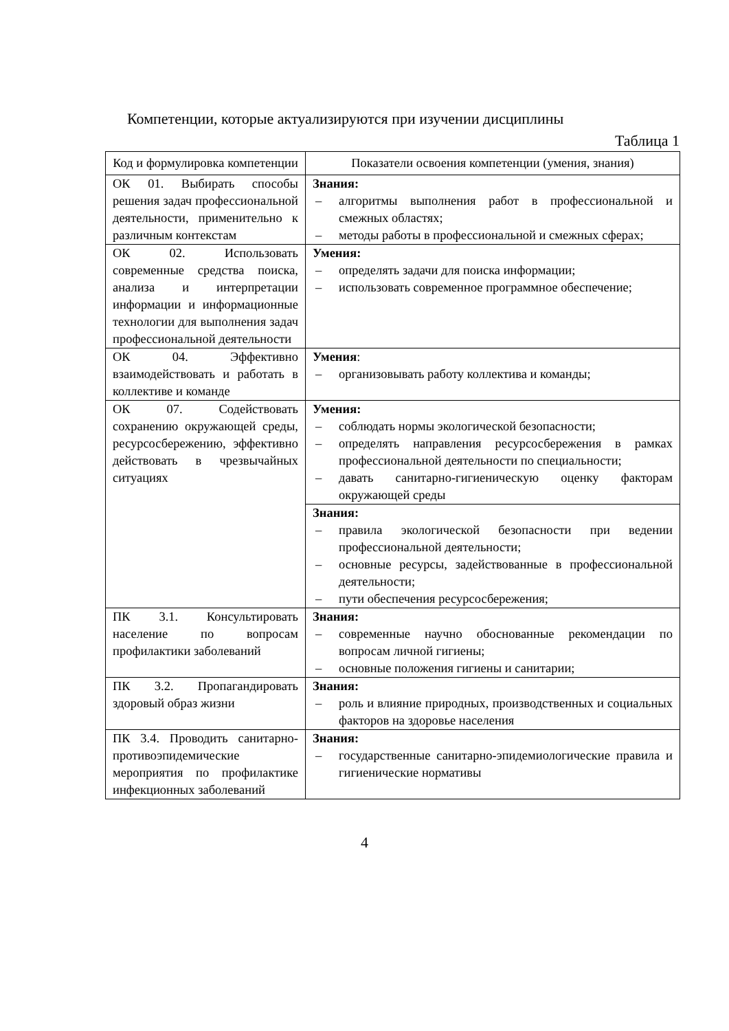Компетенции, которые актуализируются при изучении дисциплины
Таблица 1
| Код и формулировка компетенции | Показатели освоения компетенции (умения, знания) |
| --- | --- |
| ОК 01. Выбирать способы решения задач профессиональной деятельности, применительно к различным контекстам | Знания: – алгоритмы выполнения работ в профессиональной и смежных областях; – методы работы в профессиональной и смежных сферах; |
| ОК 02. Использовать современные средства поиска, анализа и интерпретации информации и информационные технологии для выполнения задач профессиональной деятельности | Умения: – определять задачи для поиска информации; – использовать современное программное обеспечение; |
| ОК 04. Эффективно взаимодействовать и работать в коллективе и команде | Умения : – организовывать работу коллектива и команды; |
| ОК 07. Содействовать сохранению окружающей среды, ресурсосбережению, эффективно действовать в чрезвычайных ситуациях | Умения: – соблюдать нормы экологической безопасности; – определять направления ресурсосбережения в рамках профессиональной деятельности по специальности; – давать санитарно-гигиеническую оценку факторам окружающей среды |
| | Знания: – правила экологической безопасности при ведении профессиональной деятельности; – основные ресурсы, задействованные в профессиональной деятельности; – пути обеспечения ресурсосбережения; |
| ПК 3.1. Консультировать население по вопросам профилактики заболеваний | Знания: – современные научно обоснованные рекомендации по вопросам личной гигиены; – основные положения гигиены и санитарии; |
| ПК 3.2. Пропагандировать здоровый образ жизни | Знания: – роль и влияние природных, производственных и социальных факторов на здоровье населения |
| ПК 3.4. Проводить санитарно-противоэпидемические мероприятия по профилактике инфекционных заболеваний | Знания: – государственные санитарно-эпидемиологические правила и гигиенические нормативы |
4